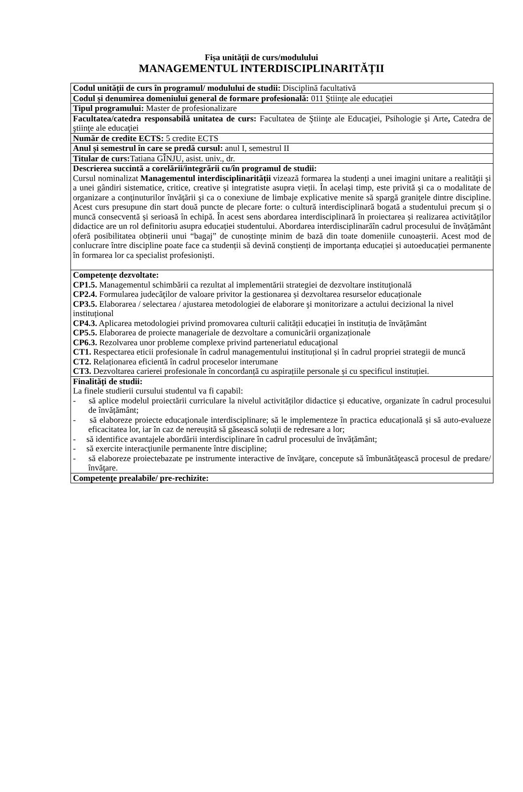Fișa unității de curs/modulului
MANAGEMENTUL INTERDISCIPLINARITĂȚII
| Codul unității de curs în programul/ modulului de studii: Disciplină facultativă |
| Codul și denumirea domeniului general de formare profesională: 011 Științe ale educației |
| Tipul programului: Master de profesionalizare |
| Facultatea/catedra responsabilă unitatea de curs: Facultatea de Ştiinţe ale Educaţiei, Psihologie şi Arte , Catedra de ştiinţe ale educaţiei |
| Număr de credite ECTS: 5 credite ECTS |
| Anul și semestrul în care se predă cursul: anul I, semestrul II |
| Titular de curs: Tatiana GÎNJU, asist. univ., dr. |
| Descrierea succintă a corelării/integrării cu/în programul de studii: Cursul nominalizat Managementul interdisciplinarității vizează formarea la studenți a unei imagini unitare a realităţii şi a unei gândiri sistematice, critice, creative și integratiste asupra vieții. În acelaşi timp, este privită şi ca o modalitate de organizare a conţinuturilor învăţării şi ca o conexiune de limbaje explicative menite să spargă graniţele dintre discipline. Acest curs presupune din start două puncte de plecare forte: o cultură interdisciplinară bogată a studentului precum și o muncă consecventă și serioasă în echipă. În acest sens abordarea interdisciplinară în proiectarea și realizarea activităților didactice are un rol definitoriu asupra educației studentului. Abordarea interdisciplinarăîn cadrul procesului de învățământ oferă posibilitatea obținerii unui “bagaj” de cunoștințe minim de bază din toate domeniile cunoașterii. Acest mod de conlucrare între discipline poate face ca studenții să devină conștienți de importanța educației și autoeducației permanente în formarea lor ca specialist profesioniști. |
| Competențe dezvoltate: CP1.5. Managementul schimbării ca rezultat al implementării strategiei de dezvoltare instituţională CP2.4. Formularea judecăţilor de valoare privitor la gestionarea și dezvoltarea resurselor educaționale CP3.5. Elaborarea / selectarea / ajustarea metodologiei de elaborare şi monitorizare a actului decizional la nivel instituțional CP4.3. Aplicarea metodologiei privind promovarea culturii calității educației în instituția de învățământ CP5.5. Elaborarea de proiecte manageriale de dezvoltare a comunicării organizaționale CP6.3. Rezolvarea unor probleme complexe privind parteneriatul educaţional CT1. Respectarea eticii profesionale în cadrul managementului instituțional și în cadrul propriei strategii de muncă CT2. Relaționarea eficientă în cadrul proceselor interumane CT3. Dezvoltarea carierei profesionale în concordanță cu aspirațiile personale și cu specificul instituției. |
| Finalități de studii: La finele studierii cursului studentul va fi capabil: - să aplice modelul proiectării curriculare la nivelul activităților didactice și educative, organizate în cadrul procesului de învățământ; - să elaboreze proiecte educaţionale interdisciplinare; să le implementeze în practica educațională și să auto-evalueze eficacitatea lor, iar în caz de nereușită să găsească soluții de redresare a lor; - să identifice avantajele abordării interdisciplinare în cadrul procesului de învățământ; - să exercite interacţiunile permanente între discipline; - să elaboreze proiectebazate pe instrumente interactive de învăţare, concepute să îmbunătăţească procesul de predare/învăţare. |
| Competenţe prealabile/ pre-rechizite: |